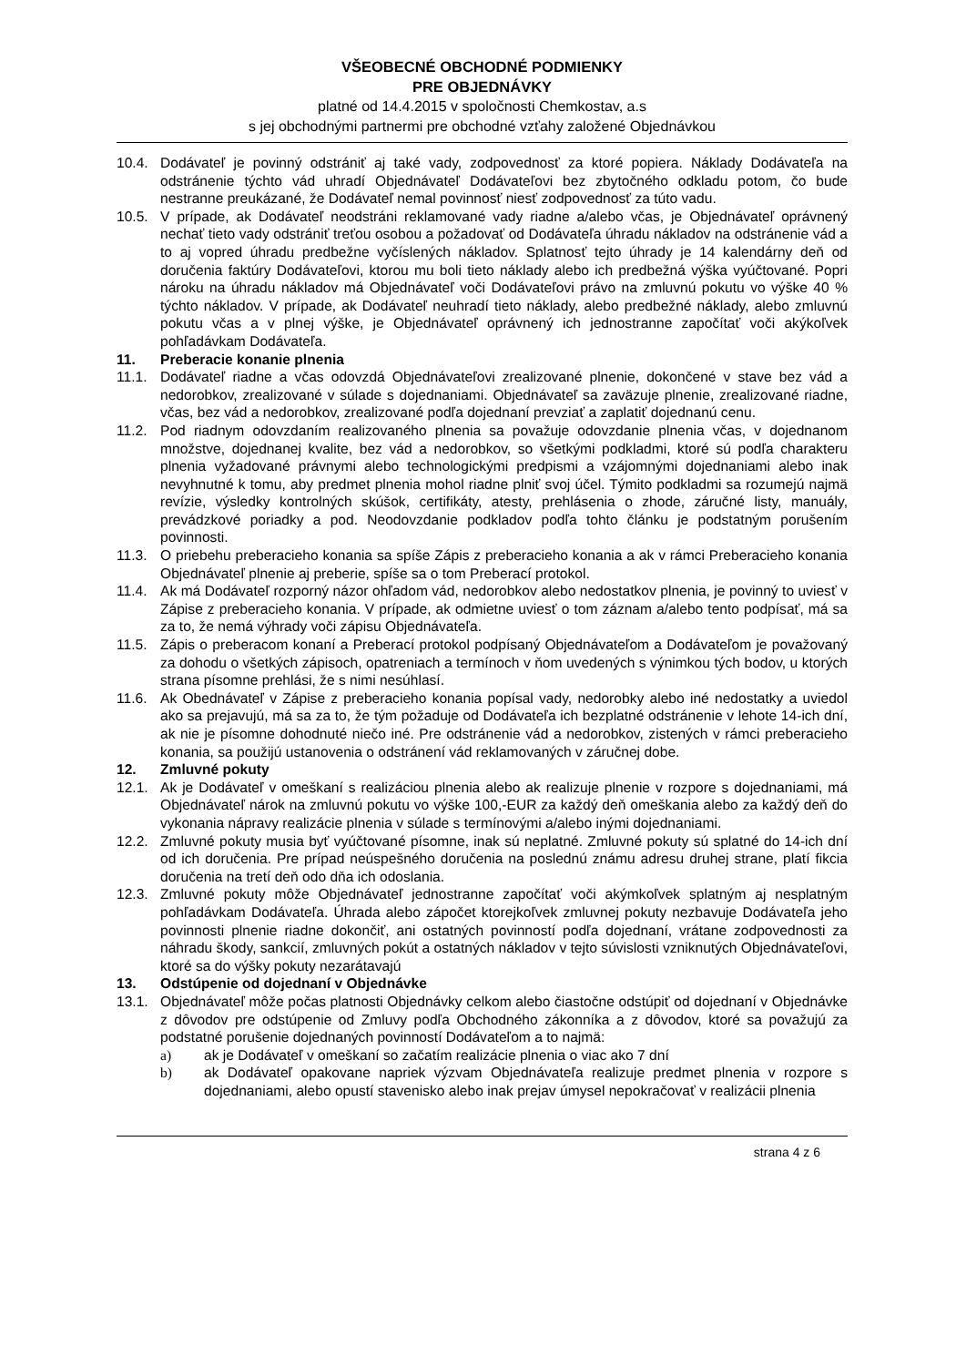VŠEOBECNÉ OBCHODNÉ PODMIENKY
PRE OBJEDNÁVKY
platné od 14.4.2015 v spoločnosti Chemkostav, a.s
s jej obchodnými partnermi pre obchodné vzťahy založené Objednávkou
10.4. Dodávateľ je povinný odstrániť aj také vady, zodpovednosť za ktoré popiera. Náklady Dodávateľa na odstránenie týchto vád uhradí Objednávateľ Dodávateľovi bez zbytočného odkladu potom, čo bude nestranne preukázané, že Dodávateľ nemal povinnosť niesť zodpovednosť za túto vadu.
10.5. V prípade, ak Dodávateľ neodstráni reklamované vady riadne a/alebo včas, je Objednávateľ oprávnený nechať tieto vady odstrániť treťou osobou a požadovať od Dodávateľa úhradu nákladov na odstránenie vád a to aj vopred úhradu predbežne vyčíslených nákladov. Splatnosť tejto úhrady je 14 kalendárny deň od doručenia faktúry Dodávateľovi, ktorou mu boli tieto náklady alebo ich predbežná výška vyúčtované. Popri nároku na úhradu nákladov má Objednávateľ voči Dodávateľovi právo na zmluvnú pokutu vo výške 40 % týchto nákladov. V prípade, ak Dodávateľ neuhradí tieto náklady, alebo predbežné náklady, alebo zmluvnú pokutu včas a v plnej výške, je Objednávateľ oprávnený ich jednostranne započítať voči akýkoľvek pohľadávkam Dodávateľa.
11. Preberacie konanie plnenia
11.1. Dodávateľ riadne a včas odovzdá Objednávateľovi zrealizované plnenie, dokončené v stave bez vád a nedorobkov, zrealizované v súlade s dojednaniami. Objednávateľ sa zaväzuje plnenie, zrealizované riadne, včas, bez vád a nedorobkov, zrealizované podľa dojednaní prevziať a zaplatiť dojednanú cenu.
11.2. Pod riadnym odovzdaním realizovaného plnenia sa považuje odovzdanie plnenia včas, v dojednanom množstve, dojednanej kvalite, bez vád a nedorobkov, so všetkými podkladmi, ktoré sú podľa charakteru plnenia vyžadované právnymi alebo technologickými predpismi a vzájomnými dojednaniami alebo inak nevyhnutné k tomu, aby predmet plnenia mohol riadne plniť svoj účel. Týmito podkladmi sa rozumejú najmä revízie, výsledky kontrolných skúšok, certifikáty, atesty, prehlásenia o zhode, záručné listy, manuály, prevádzkové poriadky a pod. Neodovzdanie podkladov podľa tohto článku je podstatným porušením povinnosti.
11.3. O priebehu preberacieho konania sa spíše Zápis z preberacieho konania a ak v rámci Preberacieho konania Objednávateľ plnenie aj preberie, spíše sa o tom Preberací protokol.
11.4. Ak má Dodávateľ rozporný názor ohľadom vád, nedorobkov alebo nedostatkov plnenia, je povinný to uviesť v Zápise z preberacieho konania. V prípade, ak odmietne uviesť o tom záznam a/alebo tento podpísať, má sa za to, že nemá výhrady voči zápisu Objednávateľa.
11.5. Zápis o preberacom konaní a Preberací protokol podpísaný Objednávateľom a Dodávateľom je považovaný za dohodu o všetkých zápisoch, opatreniach a termínoch v ňom uvedených s výnimkou tých bodov, u ktorých strana písomne prehlási, že s nimi nesúhlasí.
11.6. Ak Obednávateľ v Zápise z preberacieho konania popísal vady, nedorobky alebo iné nedostatky a uviedol ako sa prejavujú, má sa za to, že tým požaduje od Dodávateľa ich bezplatné odstránenie v lehote 14-ich dní, ak nie je písomne dohodnuté niečo iné. Pre odstránenie vád a nedorobkov, zistených v rámci preberacieho konania, sa použijú ustanovenia o odstránení vád reklamovaných v záručnej dobe.
12. Zmluvné pokuty
12.1. Ak je Dodávateľ v omeškaní s realizáciou plnenia alebo ak realizuje plnenie v rozpore s dojednaniami, má Objednávateľ nárok na zmluvnú pokutu vo výške 100,-EUR za každý deň omeškania alebo za každý deň do vykonania nápravy realizácie plnenia v súlade s termínovými a/alebo inými dojednaniami.
12.2. Zmluvné pokuty musia byť vyúčtované písomne, inak sú neplatné. Zmluvné pokuty sú splatné do 14-ich dní od ich doručenia. Pre prípad neúspešného doručenia na poslednú známu adresu druhej strane, platí fikcia doručenia na tretí deň odo dňa ich odoslania.
12.3. Zmluvné pokuty môže Objednávateľ jednostranne započítať voči akýmkoľvek splatným aj nesplatným pohľadávkam Dodávateľa. Úhrada alebo zápočet ktorejkoľvek zmluvnej pokuty nezbavuje Dodávateľa jeho povinnosti plnenie riadne dokončiť, ani ostatných povinností podľa dojednaní, vrátane zodpovednosti za náhradu škody, sankcií, zmluvných pokút a ostatných nákladov v tejto súvislosti vzniknutých Objednávateľovi, ktoré sa do výšky pokuty nezarátavajú
13. Odstúpenie od dojednaní v Objednávke
13.1. Objednávateľ môže počas platnosti Objednávky celkom alebo čiastočne odstúpiť od dojednaní v Objednávke z dôvodov pre odstúpenie od Zmluvy podľa Obchodného zákonníka a z dôvodov, ktoré sa považujú za podstatné porušenie dojednaných povinností Dodávateľom a to najmä:
a) ak je Dodávateľ v omeškaní so začatím realizácie plnenia o viac ako 7 dní
b) ak Dodávateľ opakovane napriek výzvam Objednávateľa realizuje predmet plnenia v rozpore s dojednaniami, alebo opustí stavenisko alebo inak prejav úmysel nepokračovať v realizácii plnenia
strana 4 z 6